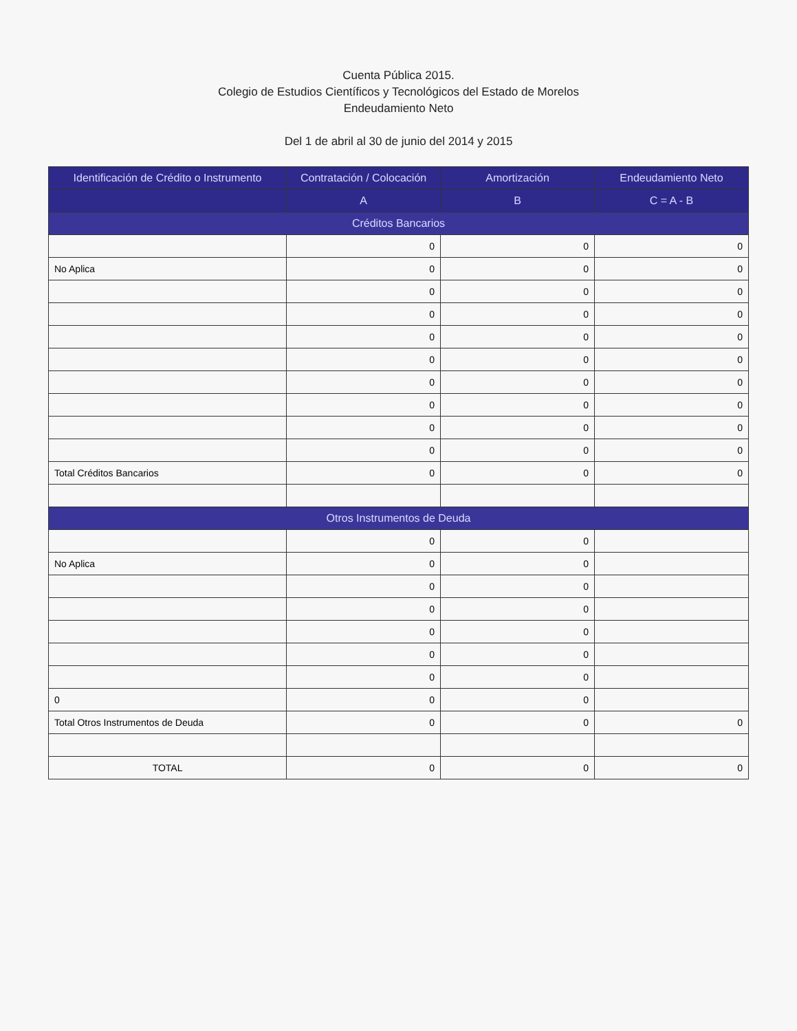​
Cuenta Pública 2015.
Colegio de Estudios Científicos y Tecnológicos del Estado de Morelos
Endeudamiento Neto
Del 1 de abril al 30 de junio del 2014 y 2015
| Identificación de Crédito o Instrumento | Contratación / Colocación | Amortización | Endeudamiento Neto |
| --- | --- | --- | --- |
| | A | B | C = A - B |
| Créditos Bancarios | | | |
| | 0 | 0 | 0 |
| No Aplica | 0 | 0 | 0 |
| | 0 | 0 | 0 |
| | 0 | 0 | 0 |
| | 0 | 0 | 0 |
| | 0 | 0 | 0 |
| | 0 | 0 | 0 |
| | 0 | 0 | 0 |
| | 0 | 0 | 0 |
| | 0 | 0 | 0 |
| Total Créditos Bancarios | 0 | 0 | 0 |
| Otros Instrumentos de Deuda | | | |
| | 0 | 0 | |
| No Aplica | 0 | 0 | |
| | 0 | 0 | |
| | 0 | 0 | |
| | 0 | 0 | |
| | 0 | 0 | |
| | 0 | 0 | |
| 0 | 0 | 0 | |
| Total Otros Instrumentos de Deuda | 0 | 0 | 0 |
| TOTAL | 0 | 0 | 0 |